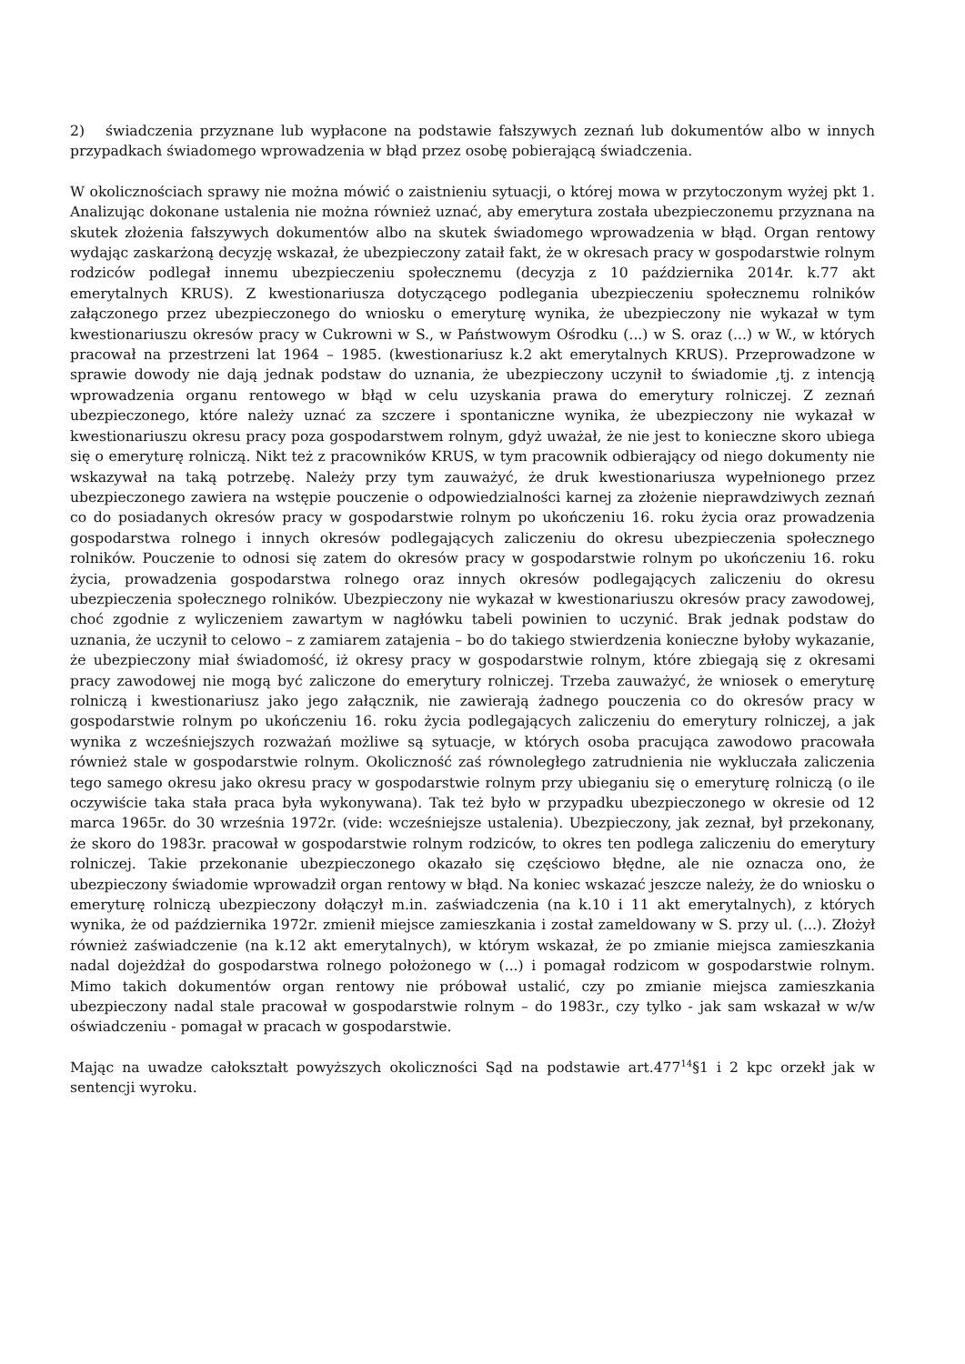2) świadczenia przyznane lub wypłacone na podstawie fałszywych zeznań lub dokumentów albo w innych przypadkach świadomego wprowadzenia w błąd przez osobę pobierającą świadczenia.
W okolicznościach sprawy nie można mówić o zaistnieniu sytuacji, o której mowa w przytoczonym wyżej pkt 1. Analizując dokonane ustalenia nie można również uznać, aby emerytura została ubezpieczonemu przyznana na skutek złożenia fałszywych dokumentów albo na skutek świadomego wprowadzenia w błąd. Organ rentowy wydając zaskarżoną decyzję wskazał, że ubezpieczony zataił fakt, że w okresach pracy w gospodarstwie rolnym rodziców podlegał innemu ubezpieczeniu społecznemu (decyzja z 10 października 2014r. k.77 akt emerytalnych KRUS). Z kwestionariusza dotyczącego podlegania ubezpieczeniu społecznemu rolników załączonego przez ubezpieczonego do wniosku o emeryturę wynika, że ubezpieczony nie wykazał w tym kwestionariuszu okresów pracy w Cukrowni w S., w Państwowym Ośrodku (...) w S. oraz (...) w W., w których pracował na przestrzeni lat 1964 – 1985. (kwestionariusz k.2 akt emerytalnych KRUS). Przeprowadzone w sprawie dowody nie dają jednak podstaw do uznania, że ubezpieczony uczynił to świadomie ,tj. z intencją wprowadzenia organu rentowego w błąd w celu uzyskania prawa do emerytury rolniczej. Z zeznań ubezpieczonego, które należy uznać za szczere i spontaniczne wynika, że ubezpieczony nie wykazał w kwestionariuszu okresu pracy poza gospodarstwem rolnym, gdyż uważał, że nie jest to konieczne skoro ubiega się o emeryturę rolniczą. Nikt też z pracowników KRUS, w tym pracownik odbierający od niego dokumenty nie wskazywał na taką potrzebę. Należy przy tym zauważyć, że druk kwestionariusza wypełnionego przez ubezpieczonego zawiera na wstępie pouczenie o odpowiedzialności karnej za złożenie nieprawdziwych zeznań co do posiadanych okresów pracy w gospodarstwie rolnym po ukończeniu 16. roku życia oraz prowadzenia gospodarstwa rolnego i innych okresów podlegających zaliczeniu do okresu ubezpieczenia społecznego rolników. Pouczenie to odnosi się zatem do okresów pracy w gospodarstwie rolnym po ukończeniu 16. roku życia, prowadzenia gospodarstwa rolnego oraz innych okresów podlegających zaliczeniu do okresu ubezpieczenia społecznego rolników. Ubezpieczony nie wykazał w kwestionariuszu okresów pracy zawodowej, choć zgodnie z wyliczeniem zawartym w nagłówku tabeli powinien to uczynić. Brak jednak podstaw do uznania, że uczynił to celowo – z zamiarem zatajenia – bo do takiego stwierdzenia konieczne byłoby wykazanie, że ubezpieczony miał świadomość, iż okresy pracy w gospodarstwie rolnym, które zbiegają się z okresami pracy zawodowej nie mogą być zaliczone do emerytury rolniczej. Trzeba zauważyć, że wniosek o emeryturę rolniczą i kwestionariusz jako jego załącznik, nie zawierają żadnego pouczenia co do okresów pracy w gospodarstwie rolnym po ukończeniu 16. roku życia podlegających zaliczeniu do emerytury rolniczej, a jak wynika z wcześniejszych rozważań możliwe są sytuacje, w których osoba pracująca zawodowo pracowała również stale w gospodarstwie rolnym. Okoliczność zaś równoległego zatrudnienia nie wykluczała zaliczenia tego samego okresu jako okresu pracy w gospodarstwie rolnym przy ubieganiu się o emeryturę rolniczą (o ile oczywiście taka stała praca była wykonywana). Tak też było w przypadku ubezpieczonego w okresie od 12 marca 1965r. do 30 września 1972r. (vide: wcześniejsze ustalenia). Ubezpieczony, jak zeznał, był przekonany, że skoro do 1983r. pracował w gospodarstwie rolnym rodziców, to okres ten podlega zaliczeniu do emerytury rolniczej. Takie przekonanie ubezpieczonego okazało się częściowo błędne, ale nie oznacza ono, że ubezpieczony świadomie wprowadził organ rentowy w błąd. Na koniec wskazać jeszcze należy, że do wniosku o emeryturę rolniczą ubezpieczony dołączył m.in. zaświadczenia (na k.10 i 11 akt emerytalnych), z których wynika, że od października 1972r. zmienił miejsce zamieszkania i został zameldowany w S. przy ul. (...). Złożył również zaświadczenie (na k.12 akt emerytalnych), w którym wskazał, że po zmianie miejsca zamieszkania nadal dojeżdżał do gospodarstwa rolnego położonego w (...) i pomagał rodzicom w gospodarstwie rolnym. Mimo takich dokumentów organ rentowy nie próbował ustalić, czy po zmianie miejsca zamieszkania ubezpieczony nadal stale pracował w gospodarstwie rolnym – do 1983r., czy tylko - jak sam wskazał w w/w oświadczeniu - pomagał w pracach w gospodarstwie.
Mając na uwadze całokształt powyższych okoliczności Sąd na podstawie art.477<sup>14</sup>§1 i 2 kpc orzekł jak w sentencji wyroku.